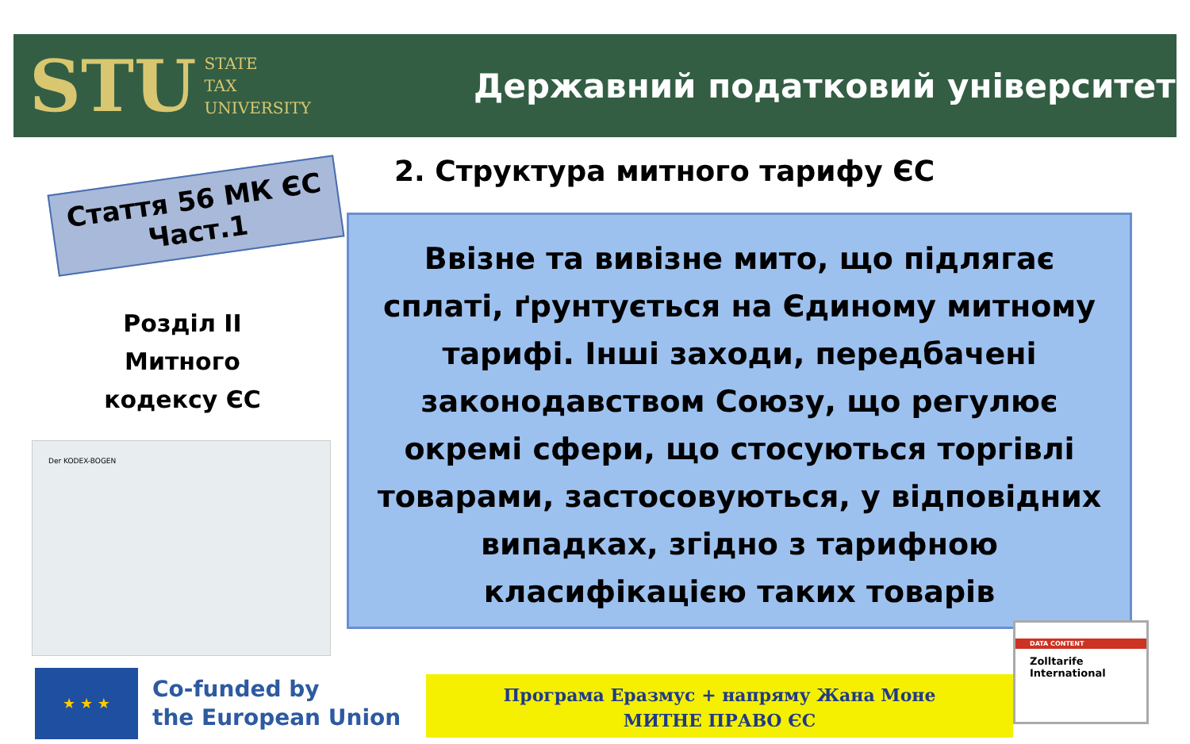STU STATE
TAX
UNIVERSITY
Державний податковий університет
Стаття 56 МК ЄС
Част.1
Розділ II
Митного
кодексу ЄС
Der KODEX-BOGEN
★ ★ ★
Co-funded by
the European Union
2. Структура митного тарифу ЄС
Ввізне та вивізне мито, що підлягає сплаті, ґрунтується на Єдиному митному тарифі. Інші заходи, передбачені законодавством Союзу, що регулює окремі сфери, що стосуються торгівлі товарами, застосовуються, у відповідних випадках, згідно з тарифною класифікацією таких товарів
Програма Еразмус + напряму Жана Моне
МИТНЕ ПРАВО ЄС
DATA CONTENT
Zolltarife
International